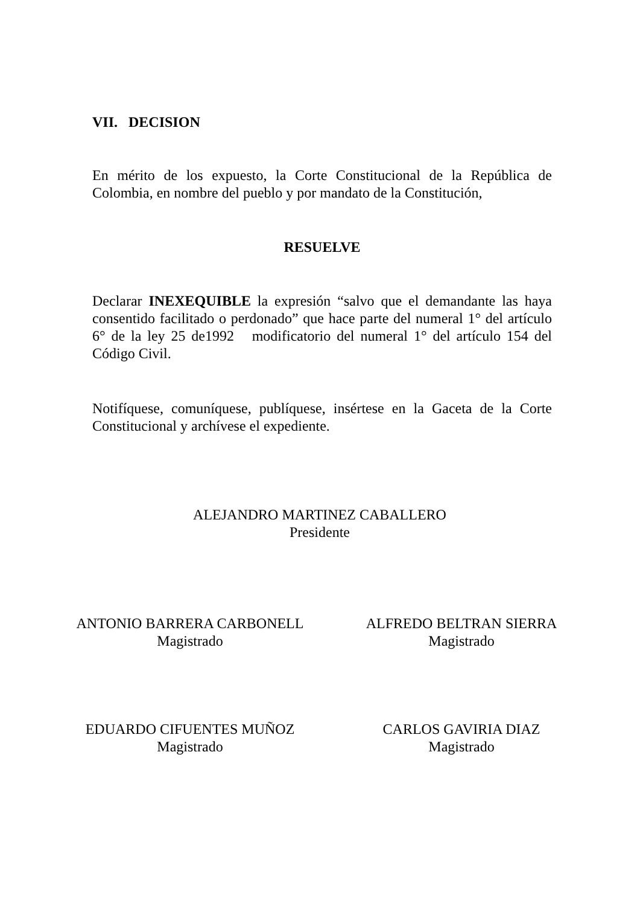VII. DECISION
En mérito de los expuesto, la Corte Constitucional de la República de Colombia, en nombre del pueblo y por mandato de la Constitución,
RESUELVE
Declarar INEXEQUIBLE la expresión “salvo que el demandante las haya consentido facilitado o perdonado” que hace parte del numeral 1° del artículo 6° de la ley 25 de1992 modificatorio del numeral 1° del artículo 154 del Código Civil.
Notifíquese, comuníquese, publíquese, insértese en la Gaceta de la Corte Constitucional y archívese el expediente.
ALEJANDRO MARTINEZ CABALLERO
Presidente
ANTONIO BARRERA CARBONELL
Magistrado
ALFREDO BELTRAN SIERRA
Magistrado
EDUARDO CIFUENTES MUÑOZ
Magistrado
CARLOS GAVIRIA DIAZ
Magistrado